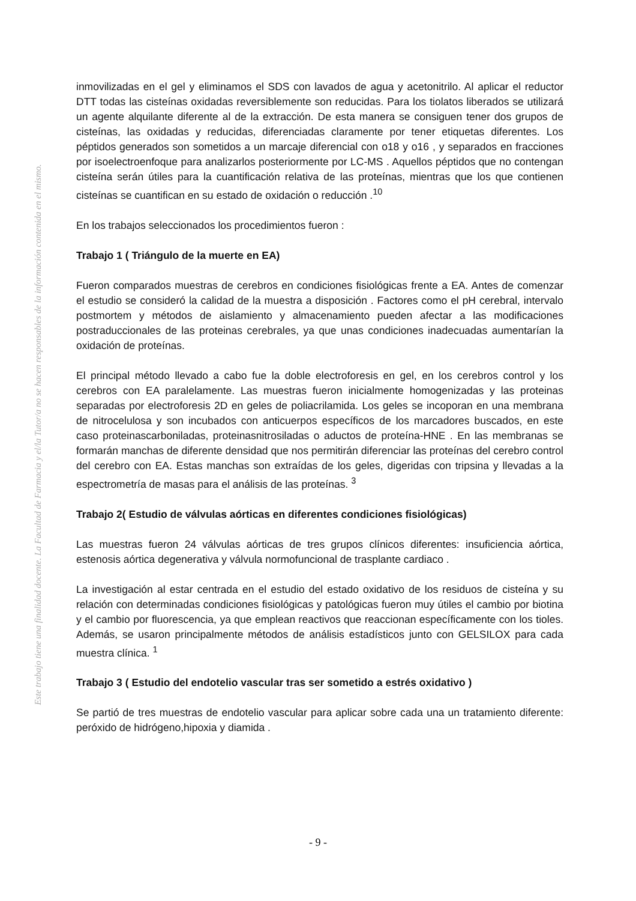Este trabajo tiene una finalidad docente. La Facultad de Farmacia y el/la Tutor/a no se hacen responsables de la información contenida en el mismo.
inmovilizadas en el gel y eliminamos el SDS con lavados de agua y acetonitrilo. Al aplicar el reductor DTT todas las cisteínas oxidadas reversiblemente son reducidas. Para los tiolatos liberados se utilizará un agente alquilante diferente al de la extracción. De esta manera se consiguen tener dos grupos de cisteínas, las oxidadas y reducidas, diferenciadas claramente por tener etiquetas diferentes. Los péptidos generados son sometidos a un marcaje diferencial con o18 y o16 , y separados en fracciones por isoelectroenfoque para analizarlos posteriormente por LC-MS . Aquellos péptidos que no contengan cisteína serán útiles para la cuantificación relativa de las proteínas, mientras que los que contienen cisteínas se cuantifican en su estado de oxidación o reducción .<sup>10</sup>
En los trabajos seleccionados los procedimientos fueron :
Trabajo 1 ( Triángulo de la muerte en EA)
Fueron comparados muestras de cerebros en condiciones fisiológicas frente a EA. Antes de comenzar el estudio se consideró la calidad de la muestra a disposición . Factores como el pH cerebral, intervalo postmortem y métodos de aislamiento y almacenamiento pueden afectar a las modificaciones postraduccionales de las proteinas cerebrales, ya que unas condiciones inadecuadas aumentarían la oxidación de proteínas.
El principal método llevado a cabo fue la doble electroforesis en gel, en los cerebros control y los cerebros con EA paralelamente. Las muestras fueron inicialmente homogenizadas y las proteinas separadas por electroforesis 2D en geles de poliacrilamida. Los geles se incoporan en una membrana de nitrocelulosa y son incubados con anticuerpos específicos de los marcadores buscados, en este caso proteinascarboniladas, proteinasnitrosiladas o aductos de proteína-HNE . En las membranas se formarán manchas de diferente densidad que nos permitirán diferenciar las proteínas del cerebro control del cerebro con EA. Estas manchas son extraídas de los geles, digeridas con tripsina y llevadas a la espectrometría de masas para el análisis de las proteínas. <sup>3</sup>
Trabajo 2( Estudio de válvulas aórticas en diferentes condiciones fisiológicas)
Las muestras fueron 24 válvulas aórticas de tres grupos clínicos diferentes: insuficiencia aórtica, estenosis aórtica degenerativa y válvula normofuncional de trasplante cardiaco .
La investigación al estar centrada en el estudio del estado oxidativo de los residuos de cisteína y su relación con determinadas condiciones fisiológicas y patológicas fueron muy útiles el cambio por biotina y el cambio por fluorescencia, ya que emplean reactivos que reaccionan específicamente con los tioles. Además, se usaron principalmente métodos de análisis estadísticos junto con GELSILOX para cada muestra clínica. <sup>1</sup>
Trabajo 3 ( Estudio del endotelio vascular tras ser sometido a estrés oxidativo )
Se partió de tres muestras de endotelio vascular para aplicar sobre cada una un tratamiento diferente: peróxido de hidrógeno,hipoxia y diamida .
- 9 -